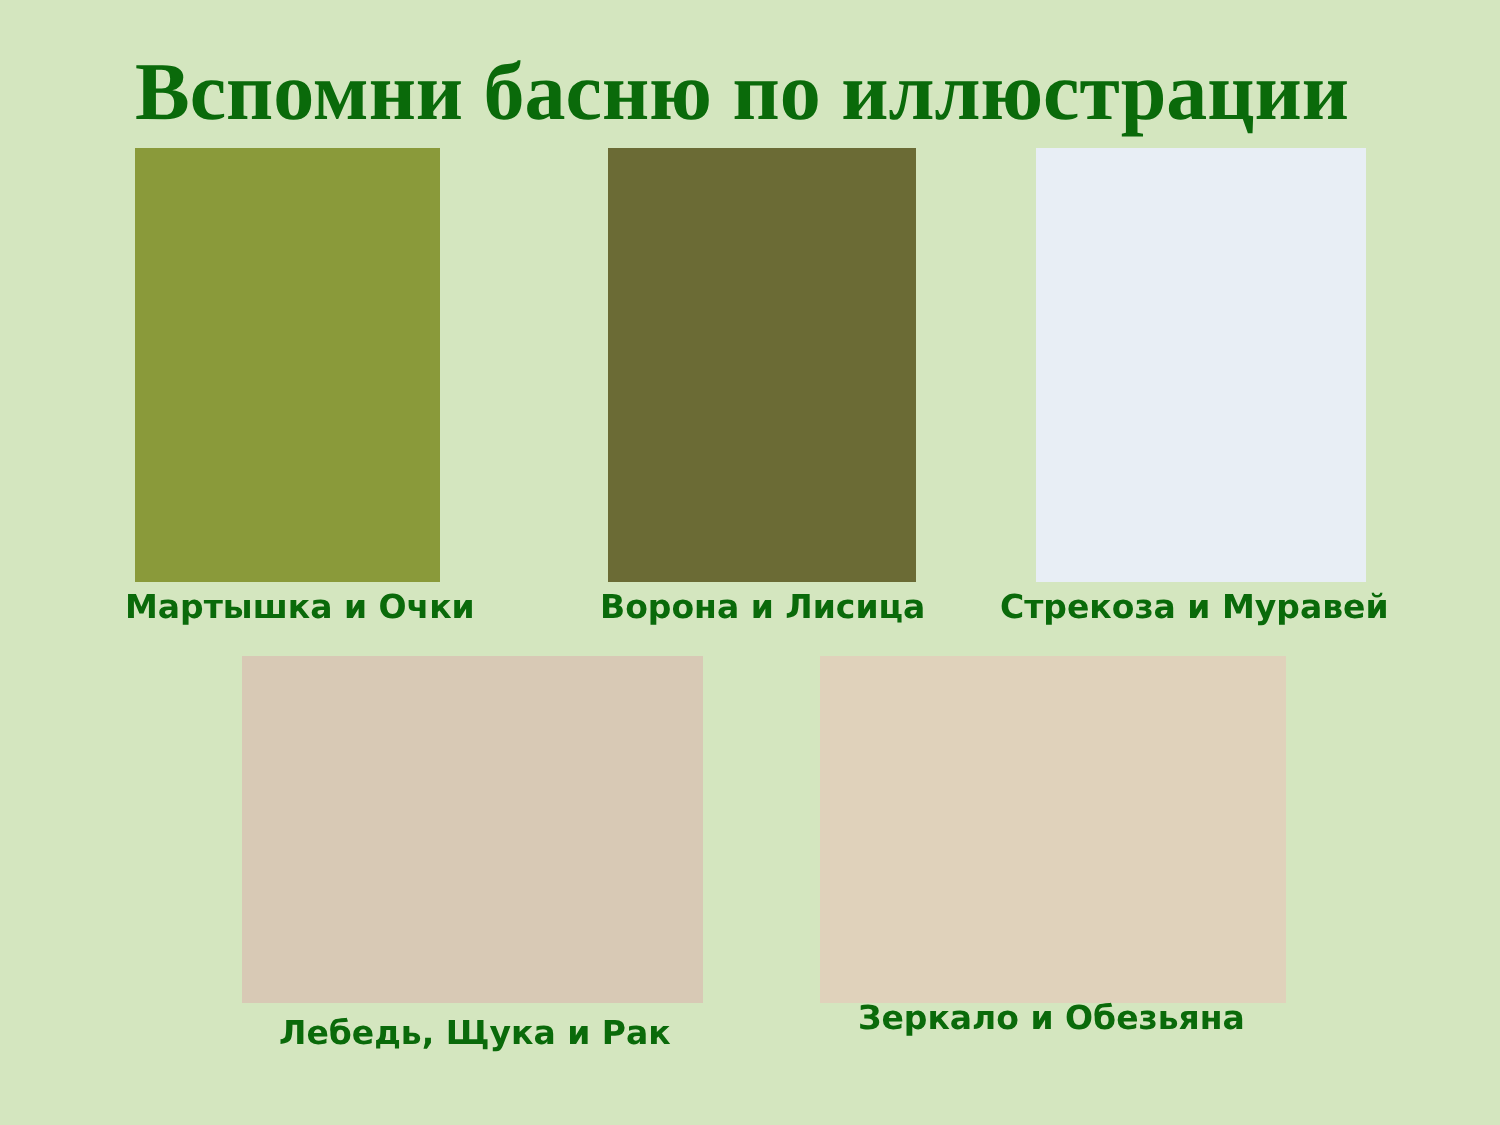Вспомни басню по иллюстрации
Мартышка и Очки Ворона и Лисица Стрекоза и Муравей
Лебедь, Щука и Рак Зеркало и Обезьяна